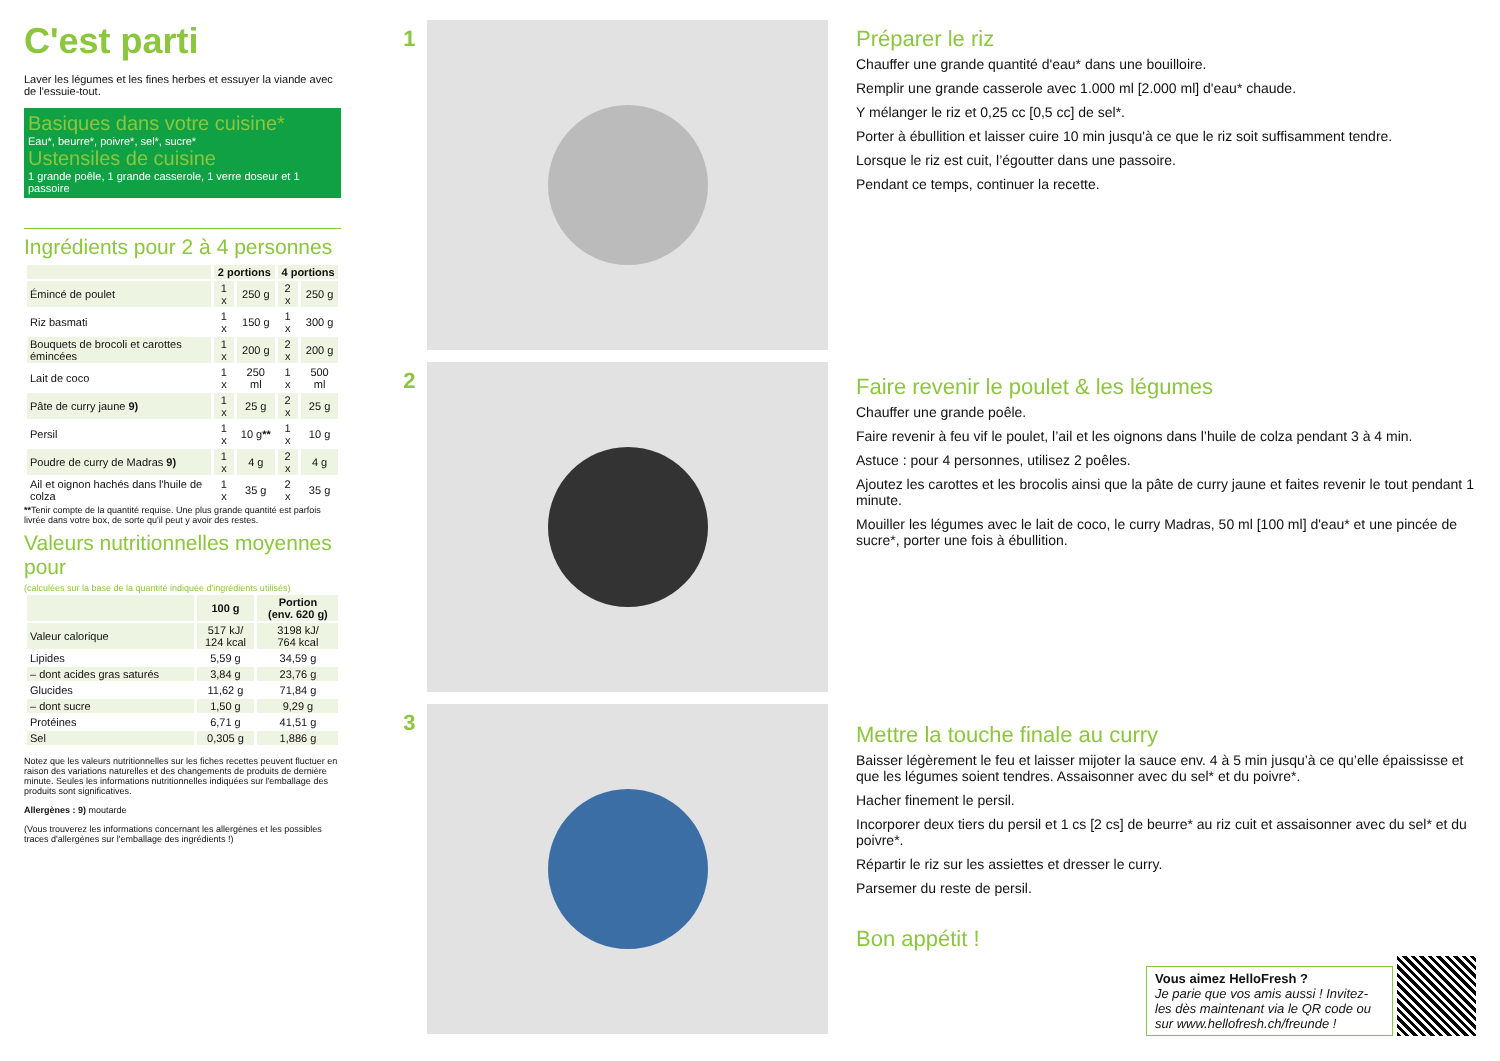C'est parti
Laver les légumes et les fines herbes et essuyer la viande avec de l'essuie-tout.
Basiques dans votre cuisine*
Eau*, beurre*, poivre*, sel*, sucre*
Ustensiles de cuisine
1 grande poêle, 1 grande casserole, 1 verre doseur et 1 passoire
Ingrédients pour 2 à 4 personnes
| | 2 portions | | 4 portions | |
| --- | --- | --- | --- | --- |
| Émincé de poulet | 1 x | 250 g | 2 x | 250 g |
| Riz basmati | 1 x | 150 g | 1 x | 300 g |
| Bouquets de brocoli et carottes émincées | 1 x | 200 g | 2 x | 200 g |
| Lait de coco | 1 x | 250 ml | 1 x | 500 ml |
| Pâte de curry jaune 9) | 1 x | 25 g | 2 x | 25 g |
| Persil | 1 x | 10 g ** | 1 x | 10 g |
| Poudre de curry de Madras 9) | 1 x | 4 g | 2 x | 4 g |
| Ail et oignon hachés dans l'huile de colza | 1 x | 35 g | 2 x | 35 g |
**Tenir compte de la quantité requise. Une plus grande quantité est parfois livrée dans votre box, de sorte qu'il peut y avoir des restes.
Valeurs nutritionnelles moyennes pour
(calculées sur la base de la quantité indiquée d'ingrédients utilisés)
| | 100 g | Portion (env. 620 g) |
| --- | --- | --- |
| Valeur calorique | 517 kJ/ 124 kcal | 3198 kJ/ 764 kcal |
| Lipides | 5,59 g | 34,59 g |
| – dont acides gras saturés | 3,84 g | 23,76 g |
| Glucides | 11,62 g | 71,84 g |
| – dont sucre | 1,50 g | 9,29 g |
| Protéines | 6,71 g | 41,51 g |
| Sel | 0,305 g | 1,886 g |
Notez que les valeurs nutritionnelles sur les fiches recettes peuvent fluctuer en raison des variations naturelles et des changements de produits de dernière minute. Seules les informations nutritionnelles indiquées sur l'emballage des produits sont significatives.
Allergènes : 9) moutarde
(Vous trouverez les informations concernant les allergènes et les possibles traces d'allergènes sur l'emballage des ingrédients !)
1
2
3
Préparer le riz
Chauffer une grande quantité d'eau* dans une bouilloire.
Remplir une grande casserole avec 1.000 ml [2.000 ml] d'eau* chaude.
Y mélanger le riz et 0,25 cc [0,5 cc] de sel*.
Porter à ébullition et laisser cuire 10 min jusqu'à ce que le riz soit suffisamment tendre.
Lorsque le riz est cuit, l’égoutter dans une passoire.
Pendant ce temps, continuer la recette.
Faire revenir le poulet & les légumes
Chauffer une grande poêle.
Faire revenir à feu vif le poulet, l’ail et les oignons dans l’huile de colza pendant 3 à 4 min.
Astuce : pour 4 personnes, utilisez 2 poêles.
Ajoutez les carottes et les brocolis ainsi que la pâte de curry jaune et faites revenir le tout pendant 1 minute.
Mouiller les légumes avec le lait de coco, le curry Madras, 50 ml [100 ml] d'eau* et une pincée de sucre*, porter une fois à ébullition.
Mettre la touche finale au curry
Baisser légèrement le feu et laisser mijoter la sauce env. 4 à 5 min jusqu’à ce qu’elle épaississe et que les légumes soient tendres. Assaisonner avec du sel* et du poivre*.
Hacher finement le persil.
Incorporer deux tiers du persil et 1 cs [2 cs] de beurre* au riz cuit et assaisonner avec du sel* et du poivre*.
Répartir le riz sur les assiettes et dresser le curry.
Parsemer du reste de persil.
Bon appétit !
Vous aimez HelloFresh ?
Je parie que vos amis aussi ! Invitez-les dès maintenant via le QR code ou sur www.hellofresh.ch/freunde !